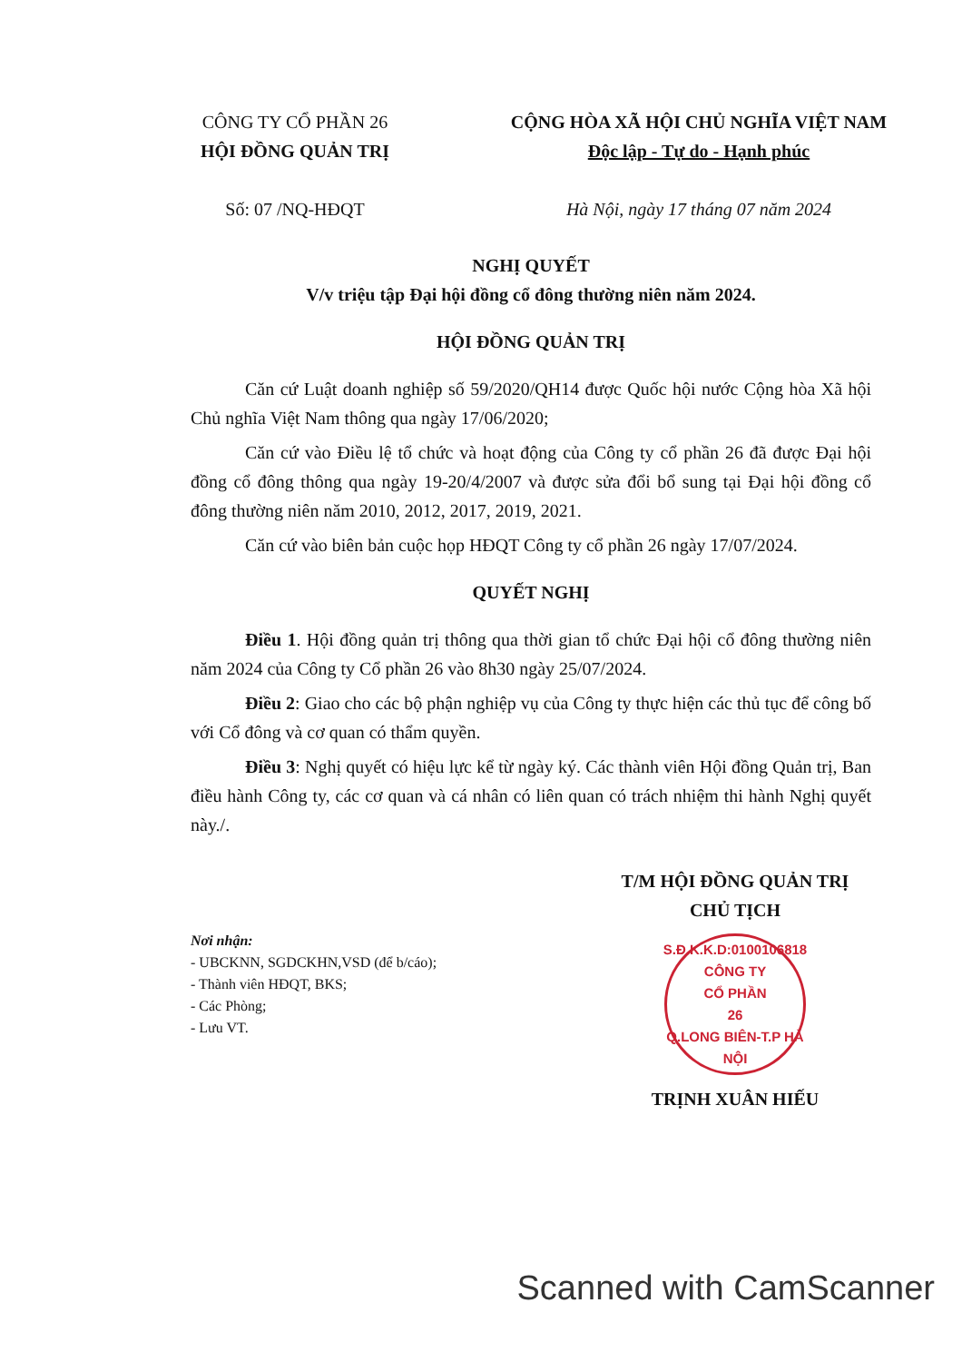CÔNG TY CỔ PHẦN 26
HỘI ĐỒNG QUẢN TRỊ
Số: 07 /NQ-HĐQT
CỘNG HÒA XÃ HỘI CHỦ NGHĨA VIỆT NAM
Độc lập - Tự do - Hạnh phúc
Hà Nội, ngày 17 tháng 07 năm 2024
NGHỊ QUYẾT
V/v triệu tập Đại hội đồng cổ đông thường niên năm 2024.
HỘI ĐỒNG QUẢN TRỊ
Căn cứ Luật doanh nghiệp số 59/2020/QH14 được Quốc hội nước Cộng hòa Xã hội Chủ nghĩa Việt Nam thông qua ngày 17/06/2020;
Căn cứ vào Điều lệ tổ chức và hoạt động của Công ty cổ phần 26 đã được Đại hội đồng cổ đông thông qua ngày 19-20/4/2007 và được sửa đổi bổ sung tại Đại hội đồng cổ đông thường niên năm 2010, 2012, 2017, 2019, 2021.
Căn cứ vào biên bản cuộc họp HĐQT Công ty cổ phần 26 ngày 17/07/2024.
QUYẾT NGHỊ
Điều 1. Hội đồng quản trị thông qua thời gian tổ chức Đại hội cổ đông thường niên năm 2024 của Công ty Cổ phần 26 vào 8h30 ngày 25/07/2024.
Điều 2: Giao cho các bộ phận nghiệp vụ của Công ty thực hiện các thủ tục để công bố với Cổ đông và cơ quan có thẩm quyền.
Điều 3: Nghị quyết có hiệu lực kể từ ngày ký. Các thành viên Hội đồng Quản trị, Ban điều hành Công ty, các cơ quan và cá nhân có liên quan có trách nhiệm thi hành Nghị quyết này./.
Nơi nhận:
- UBCKNN, SGDCKHN,VSD (để b/cáo);
- Thành viên HĐQT, BKS;
- Các Phòng;
- Lưu VT.
T/M HỘI ĐỒNG QUẢN TRỊ
CHỦ TỊCH
S.Đ.K.K.D:0100106818
CÔNG TY
CỔ PHẦN
26
Q.LONG BIÊN-T.P HÀ NỘI
TRỊNH XUÂN HIẾU
Scanned with CamScanner